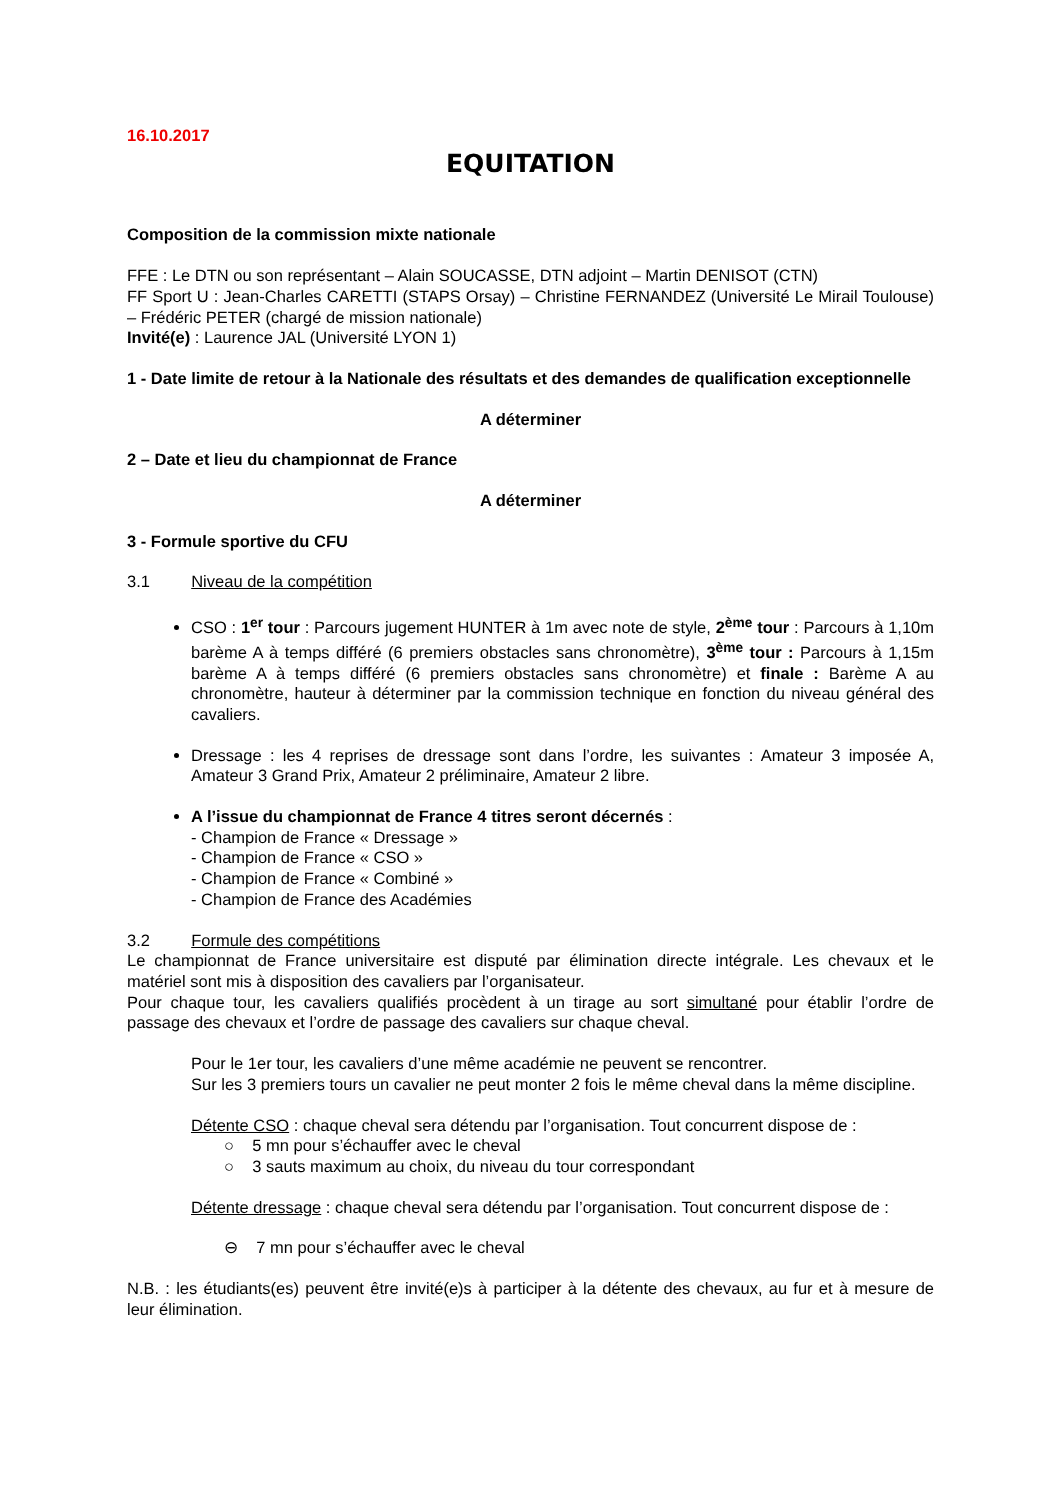16.10.2017
EQUITATION
Composition de la commission mixte nationale
FFE : Le DTN ou son représentant – Alain SOUCASSE, DTN adjoint – Martin DENISOT (CTN)
FF Sport U : Jean-Charles CARETTI (STAPS Orsay) – Christine FERNANDEZ (Université Le Mirail Toulouse) – Frédéric PETER (chargé de mission nationale)
Invité(e) : Laurence JAL (Université LYON 1)
1 - Date limite de retour à la Nationale des résultats et des demandes de qualification exceptionnelle
A déterminer
2 – Date et lieu du championnat de France
A déterminer
3 - Formule sportive du CFU
3.1 Niveau de la compétition
CSO : 1<sup>er</sup> tour : Parcours jugement HUNTER à 1m avec note de style, 2<sup>ème</sup> tour : Parcours à 1,10m barème A à temps différé (6 premiers obstacles sans chronomètre), 3<sup>ème</sup> tour : Parcours à 1,15m barème A à temps différé (6 premiers obstacles sans chronomètre) et finale : Barème A au chronomètre, hauteur à déterminer par la commission technique en fonction du niveau général des cavaliers.
Dressage : les 4 reprises de dressage sont dans l’ordre, les suivantes : Amateur 3 imposée A, Amateur 3 Grand Prix, Amateur 2 préliminaire, Amateur 2 libre.
A l’issue du championnat de France 4 titres seront décernés :
- Champion de France « Dressage »
- Champion de France « CSO »
- Champion de France « Combiné »
- Champion de France des Académies
3.2 Formule des compétitions
Le championnat de France universitaire est disputé par élimination directe intégrale. Les chevaux et le matériel sont mis à disposition des cavaliers par l’organisateur.
Pour chaque tour, les cavaliers qualifiés procèdent à un tirage au sort simultané pour établir l’ordre de passage des chevaux et l’ordre de passage des cavaliers sur chaque cheval.
Pour le 1er tour, les cavaliers d’une même académie ne peuvent se rencontrer.
Sur les 3 premiers tours un cavalier ne peut monter 2 fois le même cheval dans la même discipline.
Détente CSO : chaque cheval sera détendu par l’organisation. Tout concurrent dispose de :
○ 5 mn pour s’échauffer avec le cheval
○ 3 sauts maximum au choix, du niveau du tour correspondant
Détente dressage : chaque cheval sera détendu par l’organisation. Tout concurrent dispose de :
⊖ 7 mn pour s’échauffer avec le cheval
N.B. : les étudiants(es) peuvent être invité(e)s à participer à la détente des chevaux, au fur et à mesure de leur élimination.